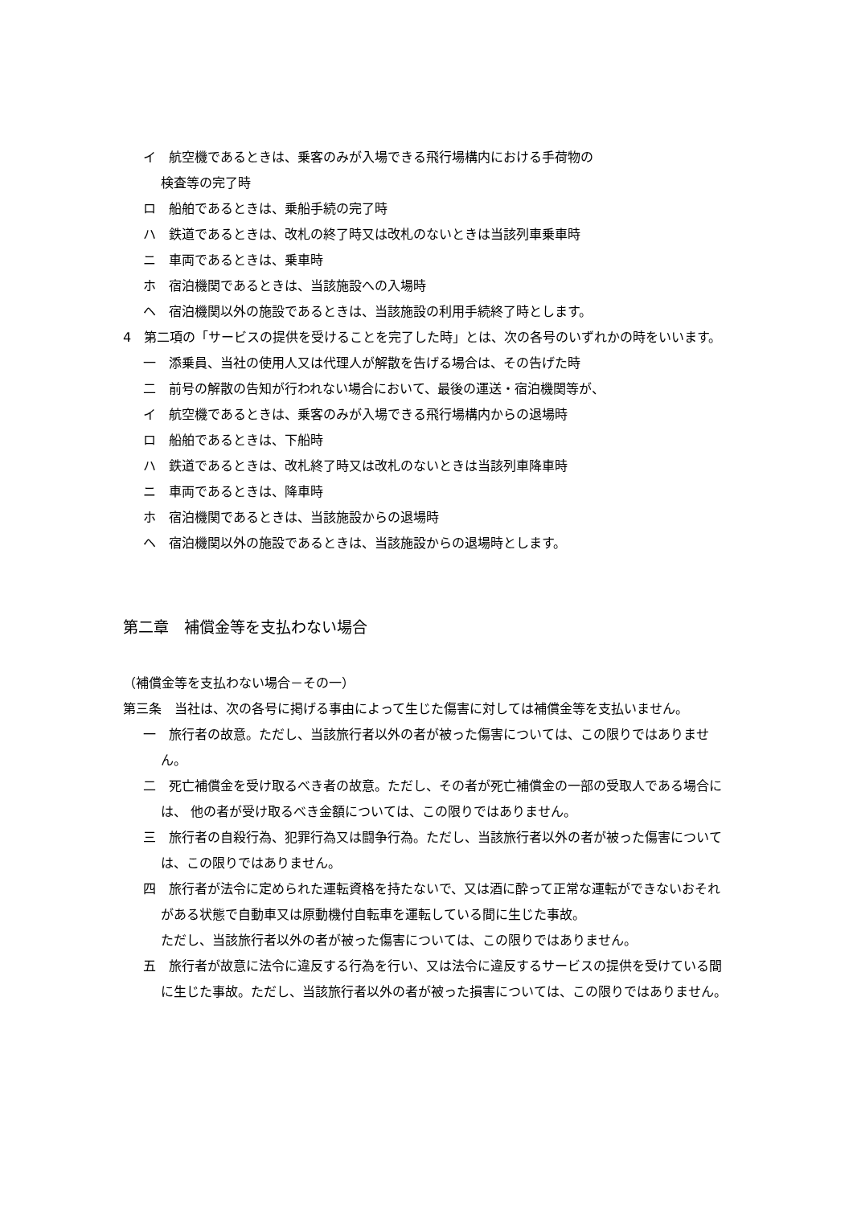イ　航空機であるときは、乗客のみが入場できる飛行場構内における手荷物の
検査等の完了時
ロ　船舶であるときは、乗船手続の完了時
ハ　鉄道であるときは、改札の終了時又は改札のないときは当該列車乗車時
ニ　車両であるときは、乗車時
ホ　宿泊機関であるときは、当該施設への入場時
ヘ　宿泊機関以外の施設であるときは、当該施設の利用手続終了時とします。
4　第二項の「サービスの提供を受けることを完了した時」とは、次の各号のいずれかの時をいいます。
一　添乗員、当社の使用人又は代理人が解散を告げる場合は、その告げた時
二　前号の解散の告知が行われない場合において、最後の運送・宿泊機関等が、
イ　航空機であるときは、乗客のみが入場できる飛行場構内からの退場時
ロ　船舶であるときは、下船時
ハ　鉄道であるときは、改札終了時又は改札のないときは当該列車降車時
ニ　車両であるときは、降車時
ホ　宿泊機関であるときは、当該施設からの退場時
ヘ　宿泊機関以外の施設であるときは、当該施設からの退場時とします。
第二章　補償金等を支払わない場合
（補償金等を支払わない場合－その一）
第三条　当社は、次の各号に掲げる事由によって生じた傷害に対しては補償金等を支払いません。
一　旅行者の故意。ただし、当該旅行者以外の者が被った傷害については、この限りではありません。
二　死亡補償金を受け取るべき者の故意。ただし、その者が死亡補償金の一部の受取人である場合には、 他の者が受け取るべき金額については、この限りではありません。
三　旅行者の自殺行為、犯罪行為又は闘争行為。ただし、当該旅行者以外の者が被った傷害については、この限りではありません。
四　旅行者が法令に定められた運転資格を持たないで、又は酒に酔って正常な運転ができないおそれがある状態で自動車又は原動機付自転車を運転している間に生じた事故。
ただし、当該旅行者以外の者が被った傷害については、この限りではありません。
五　旅行者が故意に法令に違反する行為を行い、又は法令に違反するサービスの提供を受けている間に生じた事故。ただし、当該旅行者以外の者が被った損害については、この限りではありません。